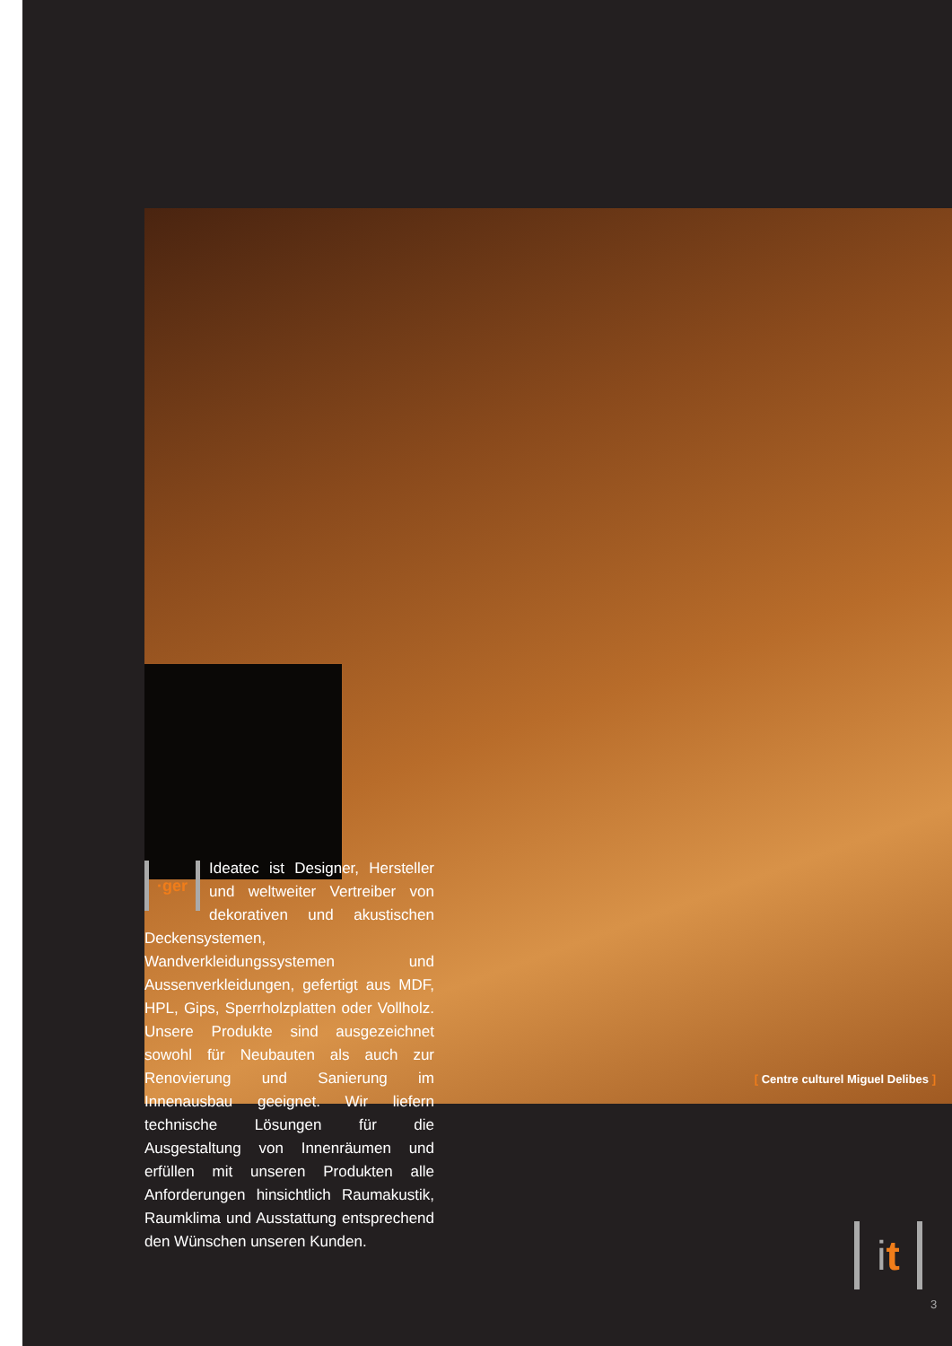·ger
Ideatec ist Designer, Hersteller und weltweiter Vertreiber von dekorativen und akustischen Deckensystemen, Wandverkleidungssystemen und Aussenverkleidungen, gefertigt aus MDF, HPL, Gips, Sperrholzplatten oder Vollholz. Unsere Produkte sind ausgezeichnet sowohl für Neubauten als auch zur Renovierung und Sanierung im Innenausbau geeignet. Wir liefern technische Lösungen für die Ausgestaltung von Innenräumen und erfüllen mit unseren Produkten alle Anforderungen hinsichtlich Raumakustik, Raumklima und Ausstattung entsprechend den Wünschen unseren Kunden.
[ Centre culturel Miguel Delibes ]
it
3